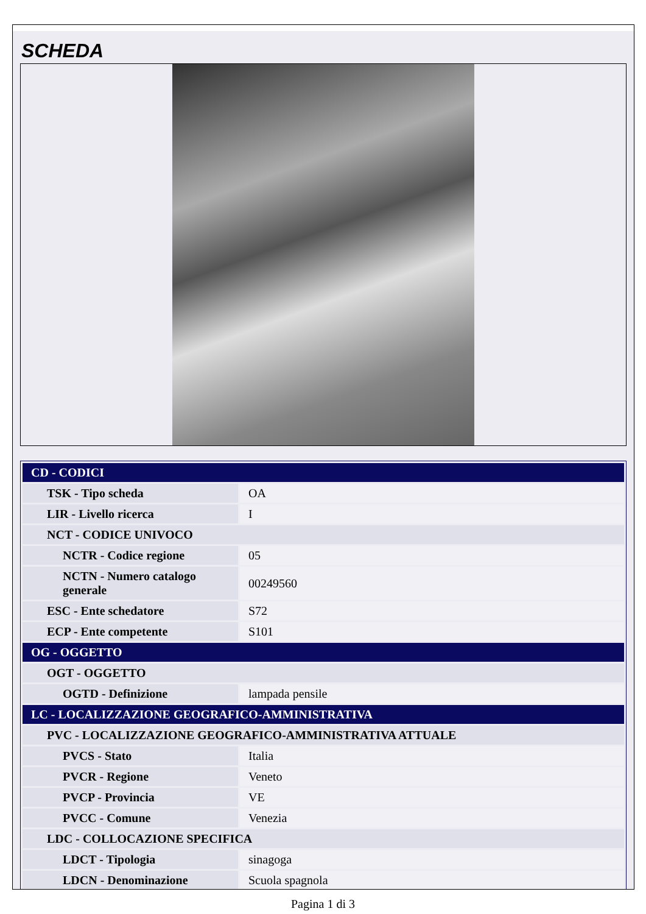SCHEDA
| CD - CODICI | |
| TSK - Tipo scheda | OA |
| LIR - Livello ricerca | I |
| NCT - CODICE UNIVOCO | |
| NCTR - Codice regione | 05 |
| NCTN - Numero catalogo generale | 00249560 |
| ESC - Ente schedatore | S72 |
| ECP - Ente competente | S101 |
| OG - OGGETTO | |
| OGT - OGGETTO | |
| OGTD - Definizione | lampada pensile |
| LC - LOCALIZZAZIONE GEOGRAFICO-AMMINISTRATIVA | |
| PVC - LOCALIZZAZIONE GEOGRAFICO-AMMINISTRATIVA ATTUALE | |
| PVCS - Stato | Italia |
| PVCR - Regione | Veneto |
| PVCP - Provincia | VE |
| PVCC - Comune | Venezia |
| LDC - COLLOCAZIONE SPECIFICA | |
| LDCT - Tipologia | sinagoga |
| LDCN - Denominazione | Scuola spagnola |
Pagina 1 di 3